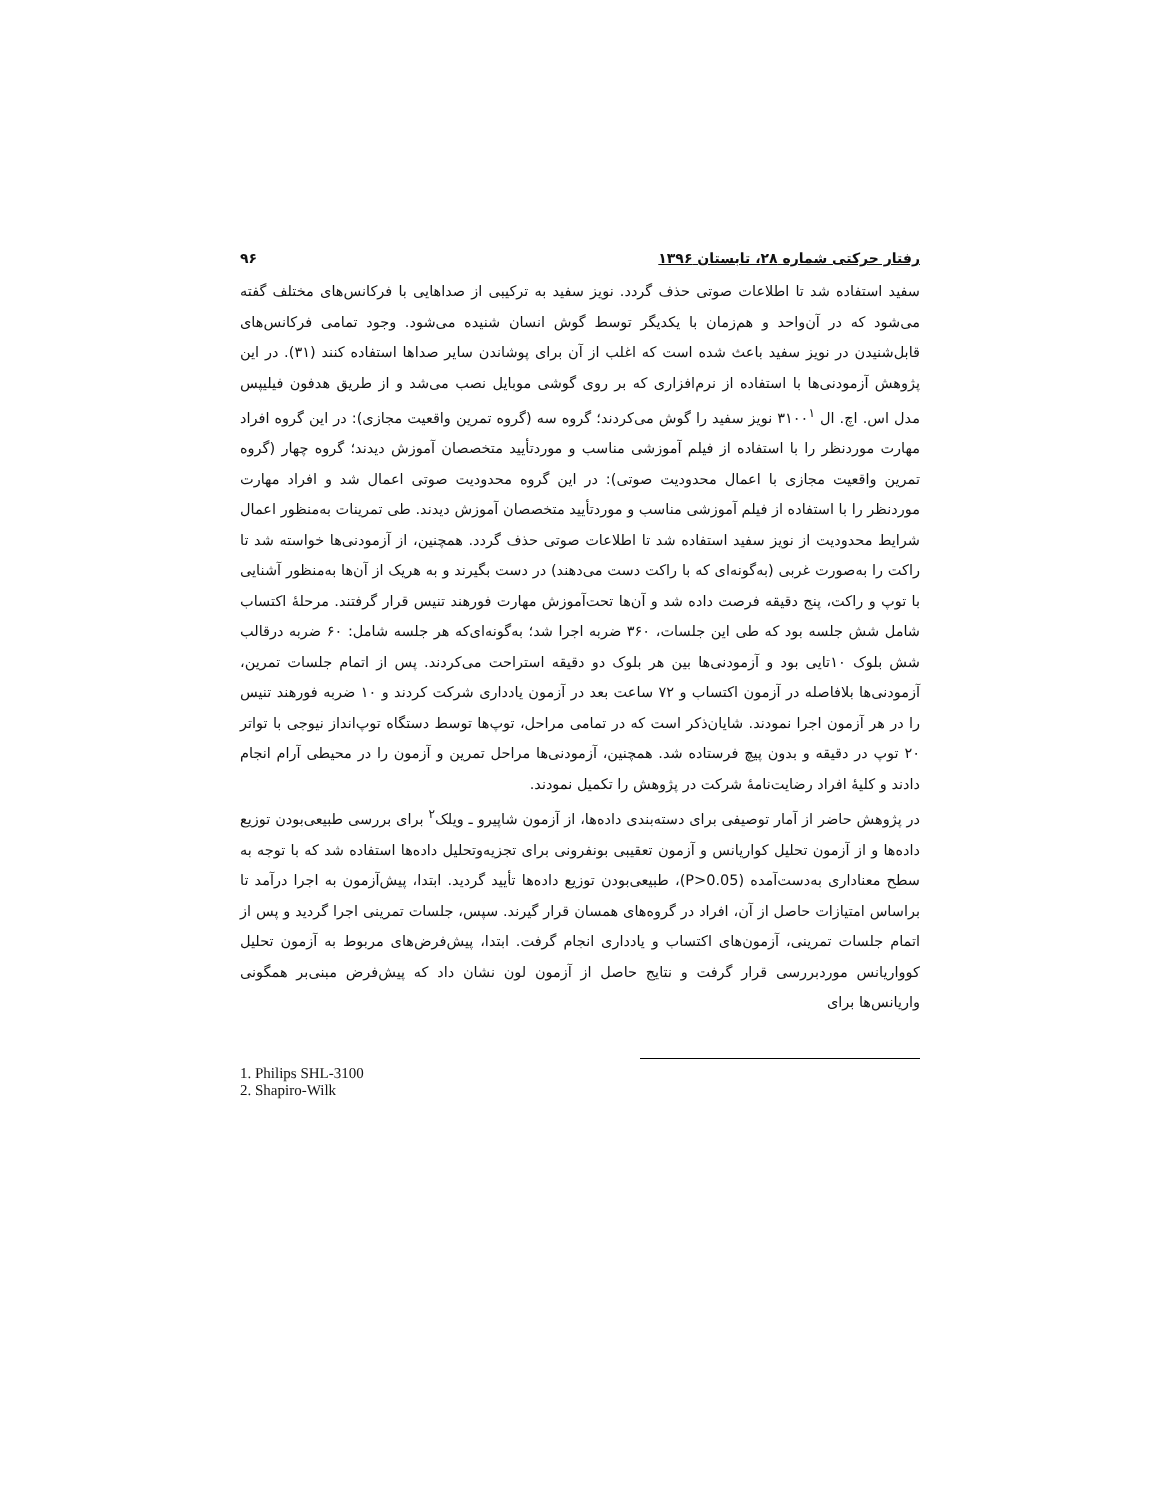رفتار حرکتی شماره ۲۸، تابستان ۱۳۹۶ ۹۶
سفید استفاده شد تا اطلاعات صوتی حذف گردد. نویز سفید به ترکیبی از صداهایی با فرکانس‌های مختلف گفته می‌شود که در آن‌واحد و هم‌زمان با یکدیگر توسط گوش انسان شنیده می‌شود. وجود تمامی فرکانس‌های قابل‌شنیدن در نویز سفید باعث شده است که اغلب از آن برای پوشاندن سایر صداها استفاده کنند (۳۱). در این پژوهش آزمودنی‌ها با استفاده از نرم‌افزاری که بر روی گوشی موبایل نصب می‌شد و از طریق هدفون فیلیپس مدل اس. اچ. ال ۳۱۰۰<sup>۱</sup> نویز سفید را گوش می‌کردند؛ گروه سه (گروه تمرین واقعیت مجازی): در این گروه افراد مهارت موردنظر را با استفاده از فیلم آموزشی مناسب و موردتأیید متخصصان آموزش دیدند؛ گروه چهار (گروه تمرین واقعیت مجازی با اعمال محدودیت صوتی): در این گروه محدودیت صوتی اعمال شد و افراد مهارت موردنظر را با استفاده از فیلم آموزشی مناسب و موردتأیید متخصصان آموزش دیدند. طی تمرینات به‌منظور اعمال شرایط محدودیت از نویز سفید استفاده شد تا اطلاعات صوتی حذف گردد. همچنین، از آزمودنی‌ها خواسته شد تا راکت را به‌صورت غربی (به‌گونه‌ای که با راکت دست می‌دهند) در دست بگیرند و به هریک از آن‌ها به‌منظور آشنایی با توپ و راکت، پنج دقیقه فرصت داده شد و آن‌ها تحت‌آموزش مهارت فورهند تنیس قرار گرفتند. مرحلهٔ اکتساب شامل شش جلسه بود که طی این جلسات، ۳۶۰ ضربه اجرا شد؛ به‌گونه‌ای‌که هر جلسه شامل: ۶۰ ضربه درقالب شش بلوک ۱۰تایی بود و آزمودنی‌ها بین هر بلوک دو دقیقه استراحت می‌کردند. پس از اتمام جلسات تمرین، آزمودنی‌ها بلافاصله در آزمون اکتساب و ۷۲ ساعت بعد در آزمون یادداری شرکت کردند و ۱۰ ضربه فورهند تنیس را در هر آزمون اجرا نمودند. شایان‌ذکر است که در تمامی مراحل، توپ‌ها توسط دستگاه توپ‌انداز نیوجی با تواتر ۲۰ توپ در دقیقه و بدون پیچ فرستاده شد. همچنین، آزمودنی‌ها مراحل تمرین و آزمون را در محیطی آرام انجام دادند و کلیهٔ افراد رضایت‌نامهٔ شرکت در پژوهش را تکمیل نمودند.
در پژوهش حاضر از آمار توصیفی برای دسته‌بندی داده‌ها، از آزمون شاپیرو ـ ویلک<sup>۲</sup> برای بررسی طبیعی‌بودن توزیع داده‌ها و از آزمون تحلیل کواریانس و آزمون تعقیبی بونفرونی برای تجزیه‌وتحلیل داده‌ها استفاده شد که با توجه به سطح معناداری به‌دست‌آمده (P>0.05)، طبیعی‌بودن توزیع داده‌ها تأیید گردید. ابتدا، پیش‌آزمون به اجرا درآمد تا براساس امتیازات حاصل از آن، افراد در گروه‌های همسان قرار گیرند. سپس، جلسات تمرینی اجرا گردید و پس از اتمام جلسات تمرینی، آزمون‌های اکتساب و یادداری انجام گرفت. ابتدا، پیش‌فرض‌های مربوط به آزمون تحلیل کوواریانس موردبررسی قرار گرفت و نتایج حاصل از آزمون لون نشان داد که پیش‌فرض مبنی‌بر همگونی واریانس‌ها برای
1. Philips SHL-3100
2. Shapiro-Wilk